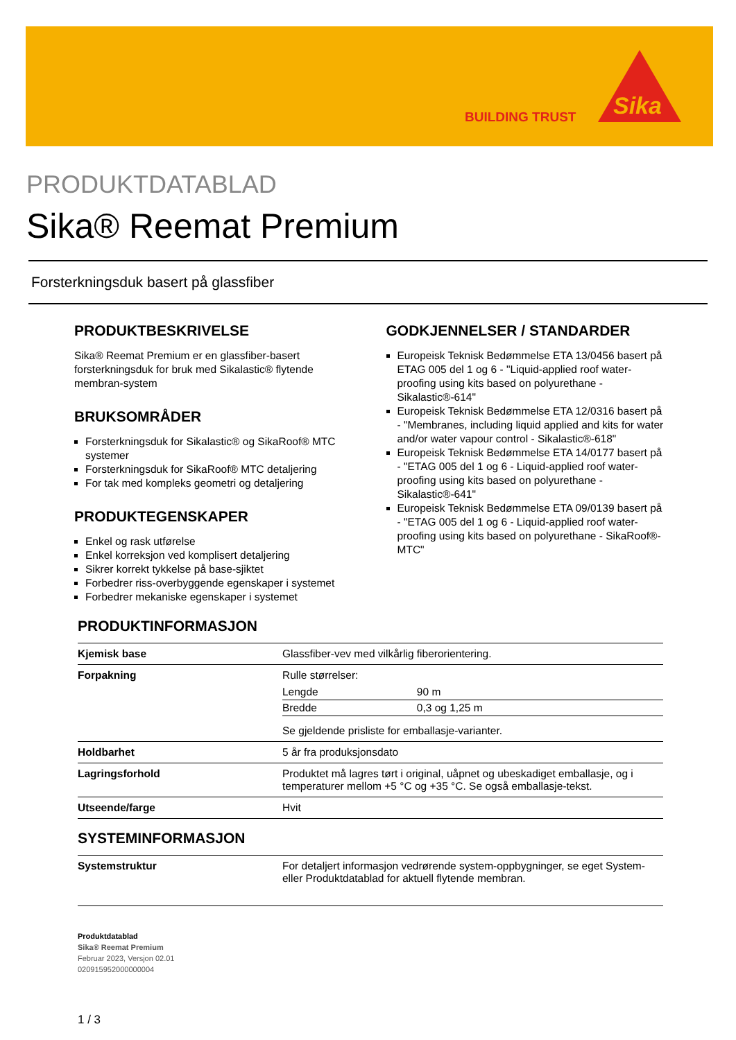BUILDING TRUST
Sika
PRODUKTDATABLAD
Sika® Reemat Premium
Forsterkningsduk basert på glassfiber
PRODUKTBESKRIVELSE
Sika® Reemat Premium er en glassfiber-basert forsterkningsduk for bruk med Sikalastic® flytende membran-system
BRUKSOMRÅDER
Forsterkningsduk for Sikalastic® og SikaRoof® MTC systemer
Forsterkningsduk for SikaRoof® MTC detaljering
For tak med kompleks geometri og detaljering
PRODUKTEGENSKAPER
Enkel og rask utførelse
Enkel korreksjon ved komplisert detaljering
Sikrer korrekt tykkelse på base-sjiktet
Forbedrer riss-overbyggende egenskaper i systemet
Forbedrer mekaniske egenskaper i systemet
GODKJENNELSER / STANDARDER
Europeisk Teknisk Bedømmelse ETA 13/0456 basert på ETAG 005 del 1 og 6 - "Liquid-applied roof water-proofing using kits based on polyurethane - Sikalastic®-614"
Europeisk Teknisk Bedømmelse ETA 12/0316 basert på - "Membranes, including liquid applied and kits for water and/or water vapour control - Sikalastic®-618"
Europeisk Teknisk Bedømmelse ETA 14/0177 basert på - "ETAG 005 del 1 og 6 - Liquid-applied roof water-proofing using kits based on polyurethane - Sikalastic®-641"
Europeisk Teknisk Bedømmelse ETA 09/0139 basert på - "ETAG 005 del 1 og 6 - Liquid-applied roof water-proofing using kits based on polyurethane - SikaRoof®- MTC"
PRODUKTINFORMASJON
| Kjemisk base | Glassfiber-vev med vilkårlig fiberorientering. |
| Forpakning | Rulle størrelser: / Lengde / 90 m / / Bredde / 0,3 og 1,25 m / Se gjeldende prisliste for emballasje-varianter. |
| Holdbarhet | 5 år fra produksjonsdato |
| Lagringsforhold | Produktet må lagres tørt i original, uåpnet og ubeskadiget emballasje, og i temperaturer mellom +5 °C og +35 °C. Se også emballasje-tekst. |
| Utseende/farge | Hvit |
SYSTEMINFORMASJON
| Systemstruktur | For detaljert informasjon vedrørende system-oppbygninger, se eget System- eller Produktdatablad for aktuell flytende membran. |
Produktdatablad
Sika® Reemat Premium
Februar 2023, Versjon 02.01
020915952000000004
1 / 3